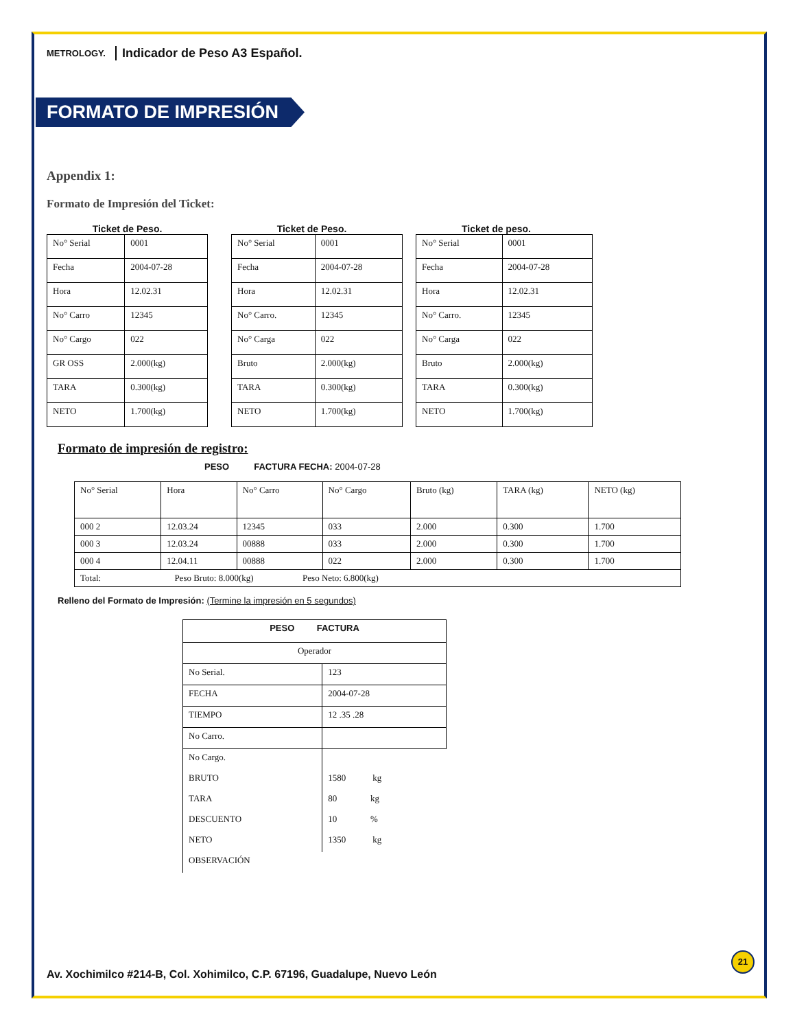METROLOGY. Indicador de Peso A3 Español.
FORMATO DE IMPRESIÓN
Appendix 1:
Formato de Impresión del Ticket:
Ticket de Peso.
| No° Serial | 0001 |
| Fecha | 2004-07-28 |
| Hora | 12.02.31 |
| No° Carro | 12345 |
| No° Cargo | 022 |
| GR OSS | 2.000(kg) |
| TARA | 0.300(kg) |
| NETO | 1.700(kg) |
Ticket de Peso.
| No° Serial | 0001 |
| Fecha | 2004-07-28 |
| Hora | 12.02.31 |
| No° Carro. | 12345 |
| No° Carga | 022 |
| Bruto | 2.000(kg) |
| TARA | 0.300(kg) |
| NETO | 1.700(kg) |
Ticket de peso.
| No° Serial | 0001 |
| Fecha | 2004-07-28 |
| Hora | 12.02.31 |
| No° Carro. | 12345 |
| No° Carga | 022 |
| Bruto | 2.000(kg) |
| TARA | 0.300(kg) |
| NETO | 1.700(kg) |
Formato de impresión de registro:
PESO FACTURA FECHA: 2004-07-28
| No° Serial | Hora | No° Carro | No° Cargo | Bruto (kg) | TARA (kg) | NETO (kg) |
| --- | --- | --- | --- | --- | --- | --- |
| 000 2 | 12.03.24 | 12345 | 033 | 2.000 | 0.300 | 1.700 |
| 000 3 | 12.03.24 | 00888 | 033 | 2.000 | 0.300 | 1.700 |
| 000 4 | 12.04.11 | 00888 | 022 | 2.000 | 0.300 | 1.700 |
| Total: Peso Bruto: 8.000(kg) Peso Neto: 6.800(kg) | | | | | | |
Relleno del Formato de Impresión: (Termine la impresión en 5 segundos)
| PESO FACTURA | |
| --- | --- |
| Operador | |
| No Serial. | 123 |
| FECHA | 2004-07-28 |
| TIEMPO | 12 .35 .28 |
| No Carro. | |
| No Cargo. | |
| BRUTO | 1580 kg |
| TARA | 80 kg |
| DESCUENTO | 10 % |
| NETO | 1350 kg |
| OBSERVACIÓN | |
21
Av. Xochimilco #214-B, Col. Xohimilco, C.P. 67196, Guadalupe, Nuevo León